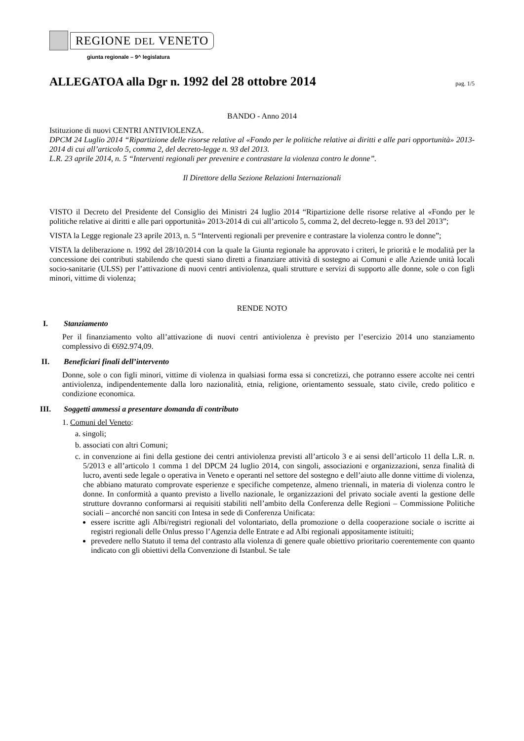REGIONE DEL VENETO
giunta regionale – 9^ legislatura
ALLEGATOA alla Dgr n. 1992 del 28 ottobre 2014
pag. 1/5
BANDO - Anno 2014
Istituzione di nuovi CENTRI ANTIVIOLENZA.
DPCM 24 Luglio 2014 “Ripartizione delle risorse relative al «Fondo per le politiche relative ai diritti e alle pari opportunità» 2013-2014 di cui all’articolo 5, comma 2, del decreto-legge n. 93 del 2013.
L.R. 23 aprile 2014, n. 5 “Interventi regionali per prevenire e contrastare la violenza contro le donne”.
Il Direttore della Sezione Relazioni Internazionali
VISTO il Decreto del Presidente del Consiglio dei Ministri 24 luglio 2014 “Ripartizione delle risorse relative al «Fondo per le politiche relative ai diritti e alle pari opportunità» 2013-2014 di cui all’articolo 5, comma 2, del decreto-legge n. 93 del 2013”;
VISTA la Legge regionale 23 aprile 2013, n. 5 “Interventi regionali per prevenire e contrastare la violenza contro le donne”;
VISTA la deliberazione n. 1992 del 28/10/2014 con la quale la Giunta regionale ha approvato i criteri, le priorità e le modalità per la concessione dei contributi stabilendo che questi siano diretti a finanziare attività di sostegno ai Comuni e alle Aziende unità locali socio-sanitarie (ULSS) per l’attivazione di nuovi centri antiviolenza, quali strutture e servizi di supporto alle donne, sole o con figli minori, vittime di violenza;
RENDE NOTO
I. Stanziamento
Per il finanziamento volto all’attivazione di nuovi centri antiviolenza è previsto per l’esercizio 2014 uno stanziamento complessivo di €692.974,09.
II. Beneficiari finali dell’intervento
Donne, sole o con figli minori, vittime di violenza in qualsiasi forma essa si concretizzi, che potranno essere accolte nei centri antiviolenza, indipendentemente dalla loro nazionalità, etnia, religione, orientamento sessuale, stato civile, credo politico e condizione economica.
III. Soggetti ammessi a presentare domanda di contributo
1. Comuni del Veneto:
a. singoli;
b. associati con altri Comuni;
c. in convenzione ai fini della gestione dei centri antiviolenza previsti all’articolo 3 e ai sensi dell’articolo 11 della L.R. n. 5/2013 e all’articolo 1 comma 1 del DPCM 24 luglio 2014, con singoli, associazioni e organizzazioni, senza finalità di lucro, aventi sede legale o operativa in Veneto e operanti nel settore del sostegno e dell’aiuto alle donne vittime di violenza, che abbiano maturato comprovate esperienze e specifiche competenze, almeno triennali, in materia di violenza contro le donne. In conformità a quanto previsto a livello nazionale, le organizzazioni del privato sociale aventi la gestione delle strutture dovranno conformarsi ai requisiti stabiliti nell’ambito della Conferenza delle Regioni – Commissione Politiche sociali – ancorché non sanciti con Intesa in sede di Conferenza Unificata:
essere iscritte agli Albi/registri regionali del volontariato, della promozione o della cooperazione sociale o iscritte ai registri regionali delle Onlus presso l’Agenzia delle Entrate e ad Albi regionali appositamente istituiti;
prevedere nello Statuto il tema del contrasto alla violenza di genere quale obiettivo prioritario coerentemente con quanto indicato con gli obiettivi della Convenzione di Istanbul. Se tale